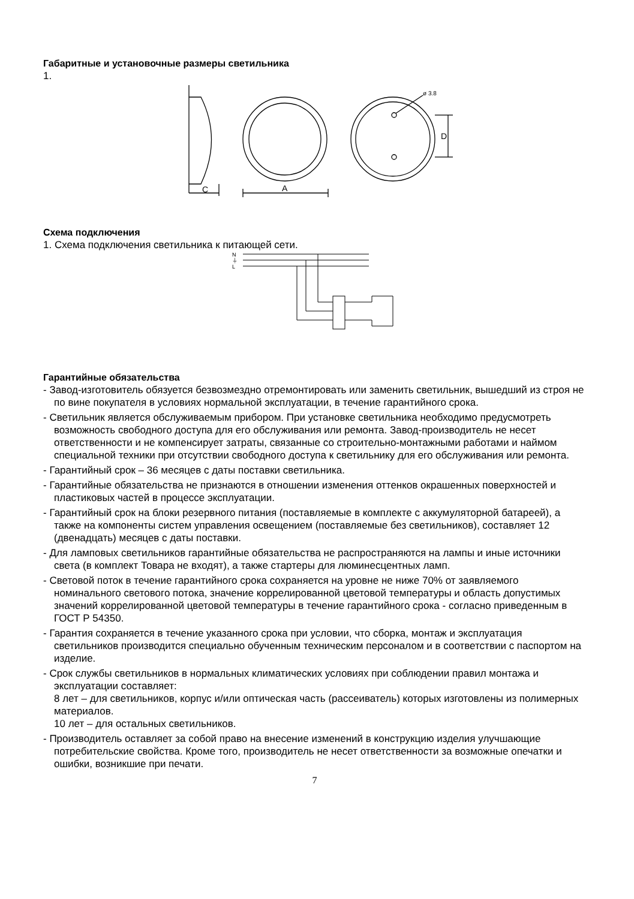Габаритные и установочные размеры светильника
1.
C
A
ø 3.8
D
Схема подключения
1. Схема подключения светильника к питающей сети.
N
⏚
L
Гарантийные обязательства
- Завод-изготовитель обязуется безвозмездно отремонтировать или заменить светильник, вышедший из строя не по вине покупателя в условиях нормальной эксплуатации, в течение гарантийного срока.
- Светильник является обслуживаемым прибором. При установке светильника необходимо предусмотреть возможность свободного доступа для его обслуживания или ремонта. Завод-производитель не несет ответственности и не компенсирует затраты, связанные со строительно-монтажными работами и наймом специальной техники при отсутствии свободного доступа к светильнику для его обслуживания или ремонта.
- Гарантийный срок – 36 месяцев с даты поставки светильника.
- Гарантийные обязательства не признаются в отношении изменения оттенков окрашенных поверхностей и пластиковых частей в процессе эксплуатации.
- Гарантийный срок на блоки резервного питания (поставляемые в комплекте с аккумуляторной батареей), а также на компоненты систем управления освещением (поставляемые без светильников), составляет 12 (двенадцать) месяцев с даты поставки.
- Для ламповых светильников гарантийные обязательства не распространяются на лампы и иные источники света (в комплект Товара не входят), а также стартеры для люминесцентных ламп.
- Световой поток в течение гарантийного срока сохраняется на уровне не ниже 70% от заявляемого номинального светового потока, значение коррелированной цветовой температуры и область допустимых значений коррелированной цветовой температуры в течение гарантийного срока - согласно приведенным в ГОСТ Р 54350.
- Гарантия сохраняется в течение указанного срока при условии, что сборка, монтаж и эксплуатация светильников производится специально обученным техническим персоналом и в соответствии с паспортом на изделие.
- Срок службы светильников в нормальных климатических условиях при соблюдении правил монтажа и эксплуатации составляет:
8 лет – для светильников, корпус и/или оптическая часть (рассеиватель) которых изготовлены из полимерных материалов.
10 лет – для остальных светильников.
- Производитель оставляет за собой право на внесение изменений в конструкцию изделия улучшающие потребительские свойства. Кроме того, производитель не несет ответственности за возможные опечатки и ошибки, возникшие при печати.
7